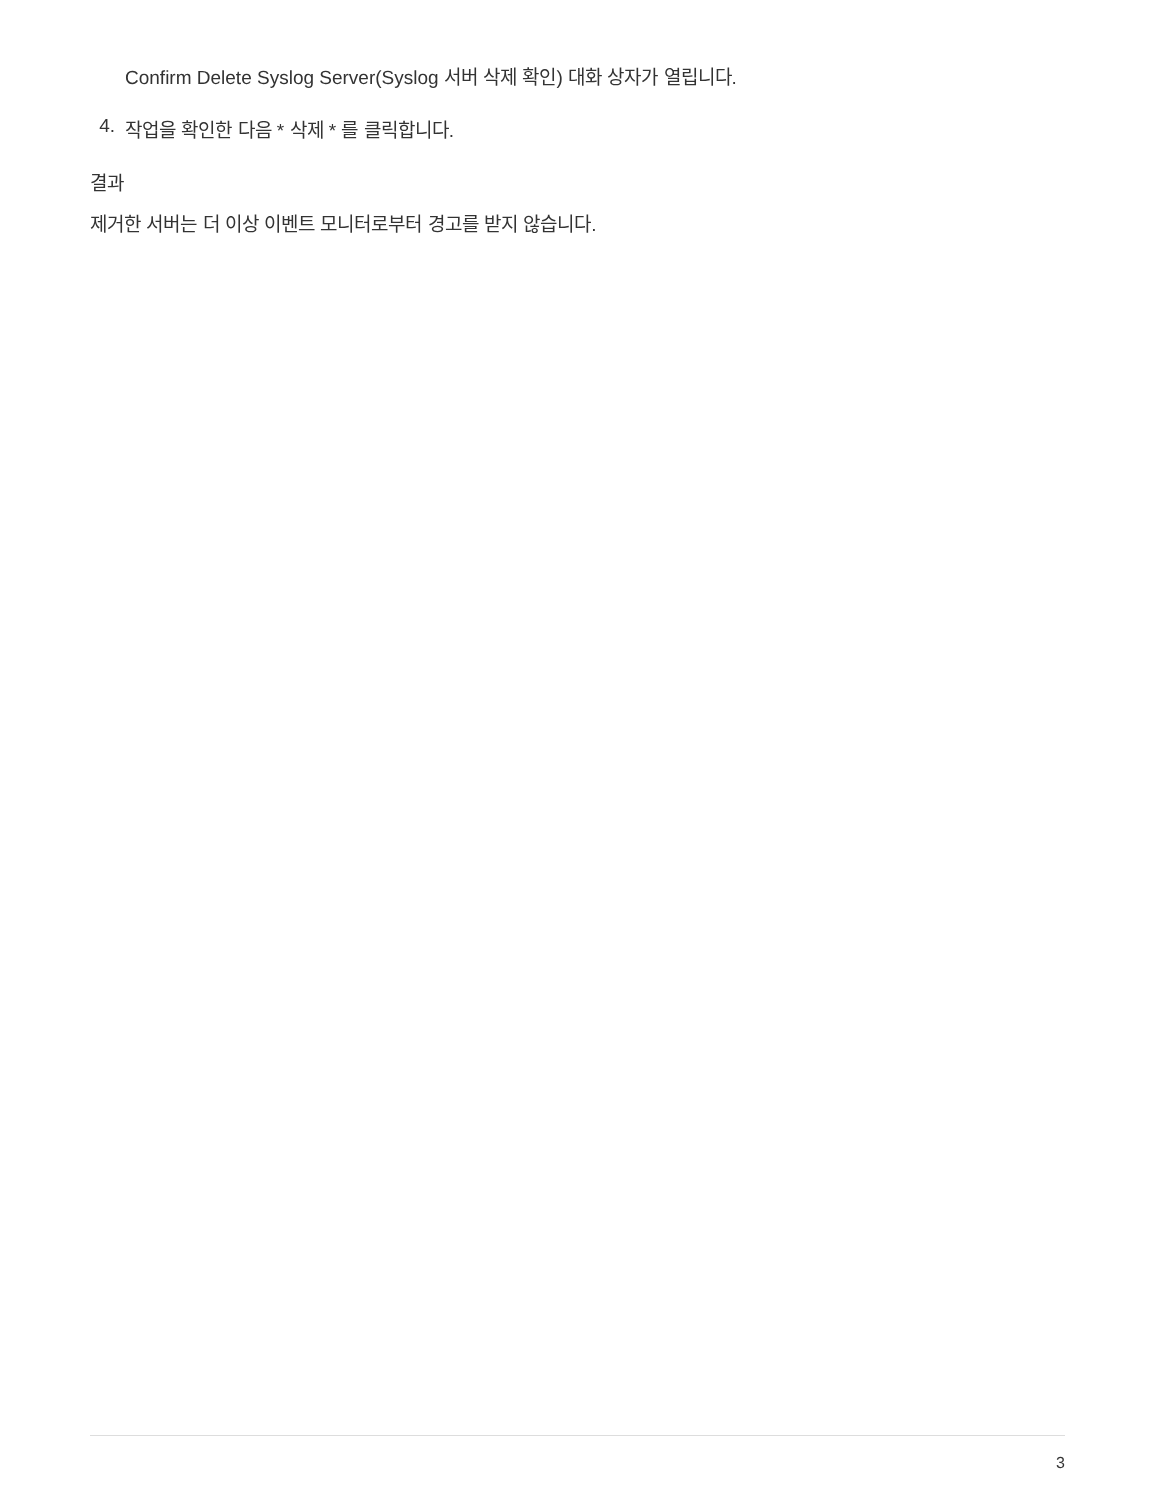Confirm Delete Syslog Server(Syslog 서버 삭제 확인) 대화 상자가 열립니다.
4. 작업을 확인한 다음 * 삭제 * 를 클릭합니다.
결과
제거한 서버는 더 이상 이벤트 모니터로부터 경고를 받지 않습니다.
3